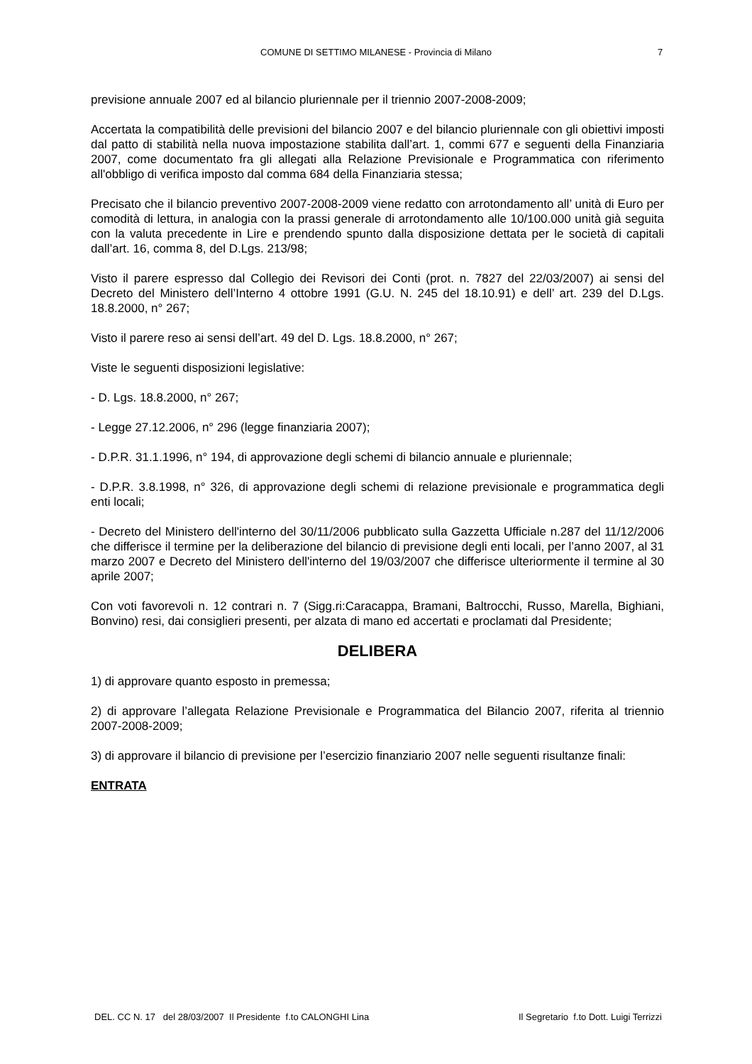COMUNE DI SETTIMO MILANESE - Provincia di Milano 7
previsione annuale 2007 ed al bilancio pluriennale per il triennio 2007-2008-2009;
Accertata la compatibilità delle previsioni del bilancio 2007 e del bilancio pluriennale con gli obiettivi imposti dal patto di stabilità nella nuova impostazione stabilita dall’art. 1, commi 677 e seguenti della Finanziaria 2007, come documentato fra gli allegati alla Relazione Previsionale e Programmatica con riferimento all'obbligo di verifica imposto dal comma 684 della Finanziaria stessa;
Precisato che il bilancio preventivo 2007-2008-2009 viene redatto con arrotondamento all’ unità di Euro per comodità di lettura, in analogia con la prassi generale di arrotondamento alle 10/100.000 unità già seguita con la valuta precedente in Lire e prendendo spunto dalla disposizione dettata per le società di capitali dall’art. 16, comma 8, del D.Lgs. 213/98;
Visto il parere espresso dal Collegio dei Revisori dei Conti (prot. n. 7827 del 22/03/2007) ai sensi del Decreto del Ministero dell’Interno 4 ottobre 1991 (G.U. N. 245 del 18.10.91) e dell’ art. 239 del D.Lgs. 18.8.2000, n° 267;
Visto il parere reso ai sensi dell’art. 49 del D. Lgs. 18.8.2000, n° 267;
Viste le seguenti disposizioni legislative:
- D. Lgs. 18.8.2000, n° 267;
- Legge 27.12.2006, n° 296 (legge finanziaria 2007);
- D.P.R. 31.1.1996, n° 194, di approvazione degli schemi di bilancio annuale e pluriennale;
- D.P.R. 3.8.1998, n° 326, di approvazione degli schemi di relazione previsionale e programmatica degli enti locali;
- Decreto del Ministero dell'interno del 30/11/2006 pubblicato sulla Gazzetta Ufficiale n.287 del 11/12/2006 che differisce il termine per la deliberazione del bilancio di previsione degli enti locali, per l’anno 2007, al 31 marzo 2007 e Decreto del Ministero dell'interno del 19/03/2007 che differisce ulteriormente il termine al 30 aprile 2007;
Con voti favorevoli n. 12 contrari n. 7 (Sigg.ri:Caracappa, Bramani, Baltrocchi, Russo, Marella, Bighiani, Bonvino) resi, dai consiglieri presenti, per alzata di mano ed accertati e proclamati dal Presidente;
DELIBERA
1) di approvare quanto esposto in premessa;
2) di approvare l’allegata Relazione Previsionale e Programmatica del Bilancio 2007, riferita al triennio 2007-2008-2009;
3) di approvare il bilancio di previsione per l’esercizio finanziario 2007 nelle seguenti risultanze finali:
ENTRATA
DEL. CC N. 17 del 28/03/2007 Il Presidente f.to CALONGHI Lina Il Segretario f.to Dott. Luigi Terrizzi